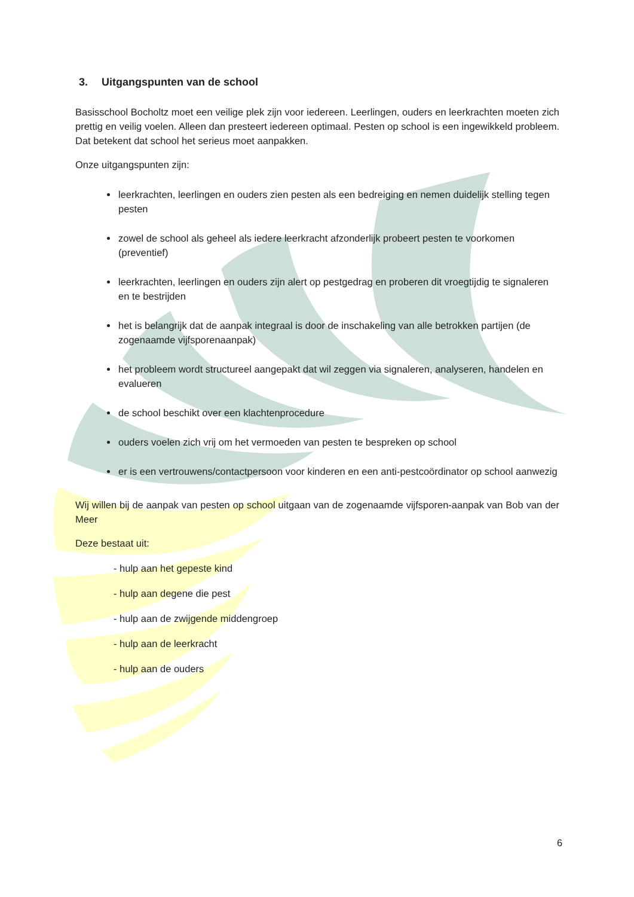3. Uitgangspunten van de school
Basisschool Bocholtz moet een veilige plek zijn voor iedereen. Leerlingen, ouders en leerkrachten moeten zich prettig en veilig voelen. Alleen dan presteert iedereen optimaal. Pesten op school is een ingewikkeld probleem. Dat betekent dat school het serieus moet aanpakken.
Onze uitgangspunten zijn:
leerkrachten, leerlingen en ouders zien pesten als een bedreiging en nemen duidelijk stelling tegen pesten
zowel de school als geheel als iedere leerkracht afzonderlijk probeert pesten te voorkomen (preventief)
leerkrachten, leerlingen en ouders zijn alert op pestgedrag en proberen dit vroegtijdig te signaleren en te bestrijden
het is belangrijk dat de aanpak integraal is door de inschakeling van alle betrokken partijen (de zogenaamde vijfsporenaanpak)
het probleem wordt structureel aangepakt dat wil zeggen via signaleren, analyseren, handelen en evalueren
de school beschikt over een klachtenprocedure
ouders voelen zich vrij om het vermoeden van pesten te bespreken op school
er is een vertrouwens/contactpersoon voor kinderen en een anti-pestcoördinator op school aanwezig
Wij willen bij de aanpak van pesten op school uitgaan van de zogenaamde vijfsporen-aanpak van Bob van der Meer
Deze bestaat uit:
- hulp aan het gepeste kind
- hulp aan degene die pest
- hulp aan de zwijgende middengroep
- hulp aan de leerkracht
- hulp aan de ouders
6